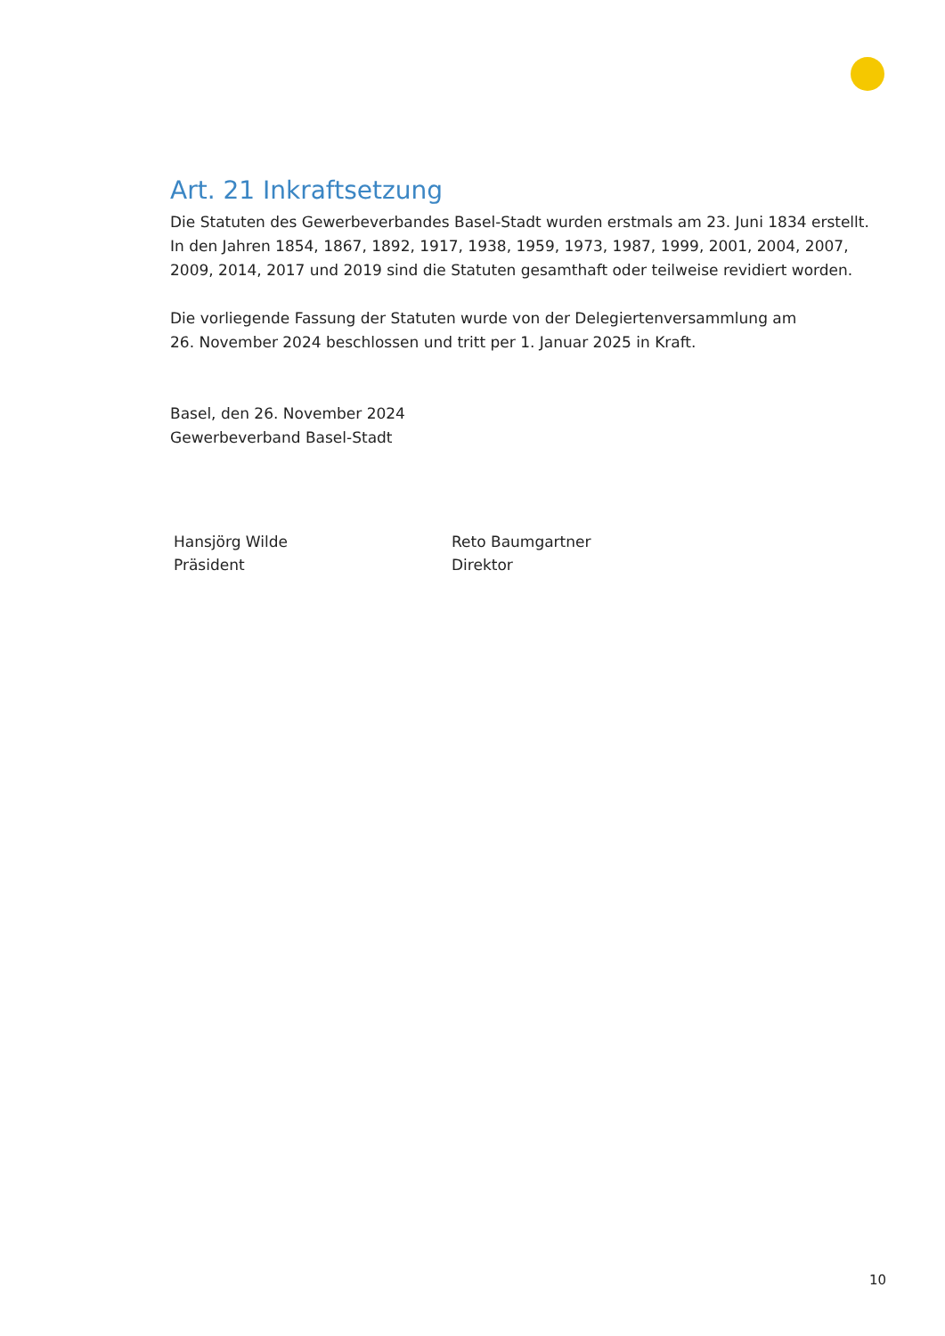Art. 21 Inkraftsetzung
Die Statuten des Gewerbeverbandes Basel-Stadt wurden erstmals am 23. Juni 1834 erstellt. In den Jahren 1854, 1867, 1892, 1917, 1938, 1959, 1973, 1987, 1999, 2001, 2004, 2007, 2009, 2014, 2017 und 2019 sind die Statuten gesamthaft oder teilweise revidiert worden.
Die vorliegende Fassung der Statuten wurde von der Delegiertenversammlung am
26. November 2024 beschlossen und tritt per 1. Januar 2025 in Kraft.
Basel, den 26. November 2024
Gewerbeverband Basel-Stadt
Hansjörg Wilde
Präsident
Reto Baumgartner
Direktor
10